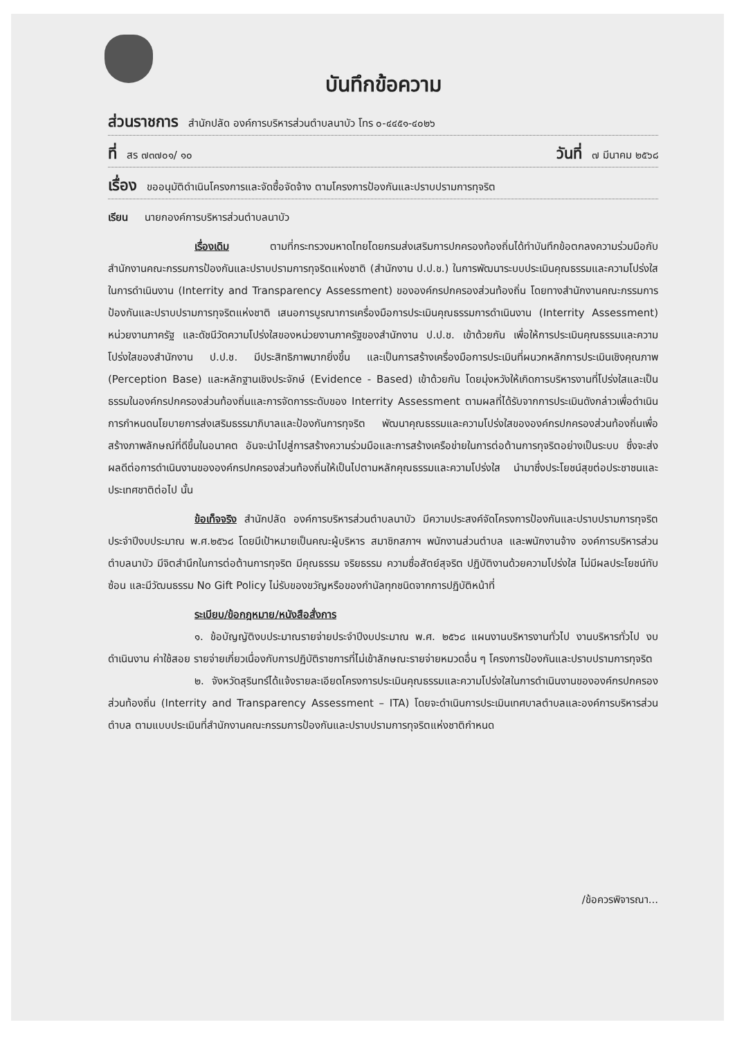บันทึกข้อความ
ส่วนราชการ สำนักปลัด องค์การบริหารส่วนตำบลนาบัว โทร ๐-๔๔๕๑-๔๐๒๖
ที่ สร ๗๓๗๐๑/ ๑๐ วันที่ ๗ มีนาคม ๒๕๖๘
เรื่อง ขออนุมัติดำเนินโครงการและจัดซื้อจัดจ้าง ตามโครงการป้องกันและปราบปรามการทุจริต
เรียน นายกองค์การบริหารส่วนตำบลนาบัว
เรื่องเดิม ตามที่กระทรวงมหาดไทยโดยกรมส่งเสริมการปกครองท้องถิ่นได้ทำบันทึกข้อตกลงความร่วมมือกับสำนักงานคณะกรรมการป้องกันและปราบปรามการทุจริตแห่งชาติ (สำนักงาน ป.ป.ช.) ในการพัฒนาระบบประเมินคุณธรรมและความโปร่งใสในการดำเนินงาน (Interrity and Transparency Assessment) ขององค์กรปกครองส่วนท้องถิ่น โดยทางสำนักงานคณะกรรมการป้องกันและปราบปรามการทุจริตแห่งชาติ เสนอการบูรณาการเครื่องมือการประเมินคุณธรรมการดำเนินงาน (Interrity Assessment) หน่วยงานภาครัฐ และดัชนีวัดความโปร่งใสของหน่วยงานภาครัฐของสำนักงาน ป.ป.ช. เข้าด้วยกัน เพื่อให้การประเมินคุณธรรมและความโปร่งใสของสำนักงาน ป.ป.ช. มีประสิทธิภาพมากยิ่งขึ้น และเป็นการสร้างเครื่องมือการประเมินที่ผนวกหลักการประเมินเชิงคุณภาพ (Perception Base) และหลักฐานเชิงประจักษ์ (Evidence - Based) เข้าด้วยกัน โดยมุ่งหวังให้เกิดการบริหารงานที่โปร่งใสและเป็นธรรมในองค์กรปกครองส่วนท้องถิ่นและการจัดการระดับของ Interrity Assessment ตามผลที่ได้รับจากการประเมินดังกล่าวเพื่อดำเนินการกำหนดนโยบายการส่งเสริมธรรมาภิบาลและป้องกันการทุจริต พัฒนาคุณธรรมและความโปร่งใสขององค์กรปกครองส่วนท้องถิ่นเพื่อสร้างภาพลักษณ์ที่ดีขึ้นในอนาคต อันจะนำไปสู่การสร้างความร่วมมือและการสร้างเครือข่ายในการต่อต้านการทุจริตอย่างเป็นระบบ ซึ่งจะส่งผลดีต่อการดำเนินงานขององค์กรปกครองส่วนท้องถิ่นให้เป็นไปตามหลักคุณธรรมและความโปร่งใส นำมาซึ่งประโยชน์สุขต่อประชาชนและประเทศชาติต่อไป นั้น
ข้อเท็จจริง สำนักปลัด องค์การบริหารส่วนตำบลนาบัว มีความประสงค์จัดโครงการป้องกันและปราบปรามการทุจริต ประจำปีงบประมาณ พ.ศ.๒๕๖๘ โดยมีเป้าหมายเป็นคณะผู้บริหาร สมาชิกสภาฯ พนักงานส่วนตำบล และพนักงานจ้าง องค์การบริหารส่วนตำบลนาบัว มีจิตสำนึกในการต่อต้านการทุจริต มีคุณธรรม จริยธรรม ความซื่อสัตย์สุจริต ปฏิบัติงานด้วยความโปร่งใส ไม่มีผลประโยชน์ทับซ้อน และมีวัฒนธรรม No Gift Policy ไม่รับของขวัญหรือของกำนัลทุกชนิดจากการปฏิบัติหน้าที่
ระเบียบ/ข้อกฎหมาย/หนังสือสั่งการ
๑. ข้อบัญญัติงบประมาณรายจ่ายประจำปีงบประมาณ พ.ศ. ๒๕๖๘ แผนงานบริหารงานทั่วไป งานบริหารทั่วไป งบดำเนินงาน ค่าใช้สอย รายจ่ายเกี่ยวเนื่องกับการปฏิบัติราชการที่ไม่เข้าลักษณะรายจ่ายหมวดอื่น ๆ โครงการป้องกันและปราบปรามการทุจริต
๒. จังหวัดสุรินทร์ได้แจ้งรายละเอียดโครงการประเมินคุณธรรมและความโปร่งใสในการดำเนินงานขององค์กรปกครองส่วนท้องถิ่น (Interrity and Transparency Assessment – ITA) โดยจะดำเนินการประเมินเทศบาลตำบลและองค์การบริหารส่วนตำบล ตามแบบประเมินที่สำนักงานคณะกรรมการป้องกันและปราบปรามการทุจริตแห่งชาติกำหนด
/ข้อควรพิจารณา...